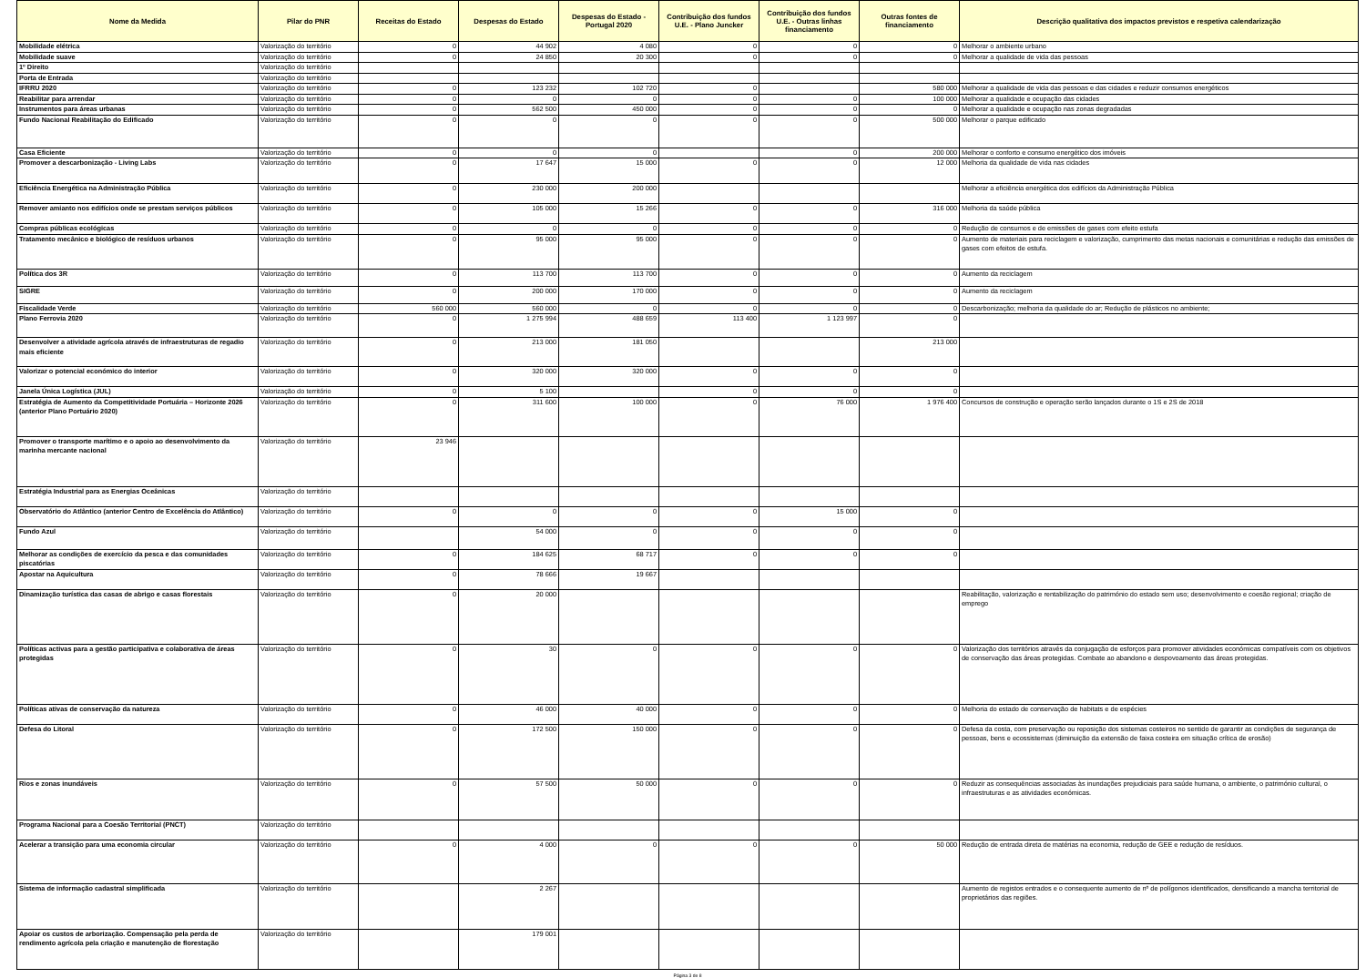| Nome da Medida | Pilar do PNR | Receitas do Estado | Despesas do Estado | Despesas do Estado - Portugal 2020 | Contribuição dos fundos U.E. - Plano Juncker | Contribuição dos fundos U.E. - Outras linhas financiamento | Outras fontes de financiamento | Descrição qualitativa dos impactos previstos e respetiva calendarização |
| --- | --- | --- | --- | --- | --- | --- | --- | --- |
| Mobilidade elétrica | Valorização do território | 0 | 44 902 | 4 080 | 0 | 0 | 0 | Melhorar o ambiente urbano |
| Mobilidade suave | Valorização do território | 0 | 24 850 | 20 300 | 0 | 0 | 0 | Melhorar a qualidade de vida das pessoas |
| 1º Direito | Valorização do território | | | | | | | |
| Porta de Entrada | Valorização do território | | | | | | | |
| IFRRU 2020 | Valorização do território | 0 | 123 232 | 102 720 | 0 | | 580 000 | Melhorar a qualidade de vida das pessoas e das cidades e reduzir consumos energéticos |
| Reabilitar para arrendar | Valorização do território | 0 | 0 | 0 | 0 | 0 | 100 000 | Melhorar a qualidade e ocupação das cidades |
| Instrumentos para áreas urbanas | Valorização do território | 0 | 562 500 | 450 000 | 0 | 0 | 0 | Melhorar a qualidade e ocupação nas zonas degradadas |
| Fundo Nacional Reabilitação do Edificado | Valorização do território | 0 | 0 | 0 | 0 | 0 | 500 000 | Melhorar o parque edificado |
| Casa Eficiente | Valorização do território | 0 | 0 | 0 | | 0 | 200 000 | Melhorar o conforto e consumo energético dos imóveis |
| Promover a descarbonização - Living Labs | Valorização do território | 0 | 17 647 | 15 000 | 0 | 0 | 12 000 | Melhoria da qualidade de vida nas cidades |
| Eficiência Energética na Administração Pública | Valorização do território | 0 | 230 000 | 200 000 | | | | Melhorar a eficiência energética dos edifícios da Administração Pública |
| Remover amianto nos edifícios onde se prestam serviços públicos | Valorização do território | 0 | 105 000 | 15 266 | 0 | 0 | 316 000 | Melhoria da saúde pública |
| Compras públicas ecológicas | Valorização do território | 0 | 0 | 0 | 0 | 0 | 0 | Redução de consumos e de emissões de gases com efeito estufa |
| Tratamento mecânico e biológico de resíduos urbanos | Valorização do território | 0 | 95 000 | 95 000 | 0 | 0 | 0 | Aumento de materiais para reciclagem e valorização, cumprimento das metas nacionais e comunitárias e redução das emissões de gases com efeitos de estufa. |
| Política dos 3R | Valorização do território | 0 | 113 700 | 113 700 | 0 | 0 | 0 | Aumento da reciclagem |
| SIGRE | Valorização do território | 0 | 200 000 | 170 000 | 0 | 0 | 0 | Aumento da reciclagem |
| Fiscalidade Verde | Valorização do território | 560 000 | 560 000 | 0 | 0 | 0 | 0 | Descarbonização; melhoria da qualidade do ar; Redução de plásticos no ambiente; |
| Plano Ferrovia 2020 | Valorização do território | 0 | 1 275 994 | 488 659 | 113 400 | 1 123 997 | 0 | |
| Desenvolver a atividade agrícola através de infraestruturas de regadio mais eficiente | Valorização do território | 0 | 213 000 | 181 050 | | | 213 000 | |
| Valorizar o potencial económico do interior | Valorização do território | 0 | 320 000 | 320 000 | 0 | 0 | 0 | |
| Janela Única Logística (JUL) | Valorização do território | 0 | 5 100 | | 0 | 0 | 0 | |
| Estratégia de Aumento da Competitividade Portuária – Horizonte 2026 (anterior Plano Portuário 2020) | Valorização do território | 0 | 311 600 | 100 000 | 0 | 76 000 | 1 976 400 | Concursos de construção e operação serão lançados durante o 1S e 2S de 2018 |
| Promover o transporte marítimo e o apoio ao desenvolvimento da marinha mercante nacional | Valorização do território | 23 946 | | | | | | |
| Estratégia Industrial para as Energias Oceânicas | Valorização do território | | | | | | | |
| Observatório do Atlântico (anterior Centro de Excelência do Atlântico) | Valorização do território | 0 | 0 | 0 | 0 | 15 000 | 0 | |
| Fundo Azul | Valorização do território | | 54 000 | 0 | 0 | 0 | 0 | |
| Melhorar as condições de exercício da pesca e das comunidades piscatórias | Valorização do território | 0 | 184 625 | 68 717 | 0 | 0 | 0 | |
| Apostar na Aquicultura | Valorização do território | 0 | 78 666 | 19 667 | | | | |
| Dinamização turística das casas de abrigo e casas florestais | Valorização do território | 0 | 20 000 | | | | | Reabilitação, valorização e rentabilização do património do estado sem uso; desenvolvimento e coesão regional; criação de emprego |
| Políticas activas para a gestão participativa e colaborativa de áreas protegidas | Valorização do território | 0 | 30 | 0 | 0 | 0 | 0 | Valorização dos territórios através da conjugação de esforços para promover atividades económicas compatíveis com os objetivos de conservação das áreas protegidas. Combate ao abandono e despovoamento das áreas protegidas. |
| Políticas ativas de conservação da natureza | Valorização do território | 0 | 46 000 | 40 000 | 0 | 0 | 0 | Melhoria do estado de conservação de habitats e de espécies |
| Defesa do Litoral | Valorização do território | 0 | 172 500 | 150 000 | 0 | 0 | 0 | Defesa da costa, com preservação ou reposição dos sistemas costeiros no sentido de garantir as condições de segurança de pessoas, bens e ecossistemas (diminuição da extensão de faixa costeira em situação crítica de erosão) |
| Rios e zonas inundáveis | Valorização do território | 0 | 57 500 | 50 000 | 0 | 0 | 0 | Reduzir as consequências associadas às inundações prejudiciais para saúde humana, o ambiente, o património cultural, o infraestruturas e as atividades económicas. |
| Programa Nacional para a Coesão Territorial (PNCT) | Valorização do território | | | | | | | |
| Acelerar a transição para uma economia circular | Valorização do território | 0 | 4 000 | 0 | 0 | 0 | 50 000 | Redução de entrada direta de matérias na economia, redução de GEE e redução de resíduos. |
| Sistema de informação cadastral simplificada | Valorização do território | | 2 267 | | | | | Aumento de registos entrados e o consequente aumento de nº de polígonos identificados, densificando a mancha territorial de proprietários das regiões. |
| Apoiar os custos de arborização. Compensação pela perda de rendimento agrícola pela criação e manutenção de florestação | Valorização do território | | 179 001 | | | | | |
Página 3 de 8